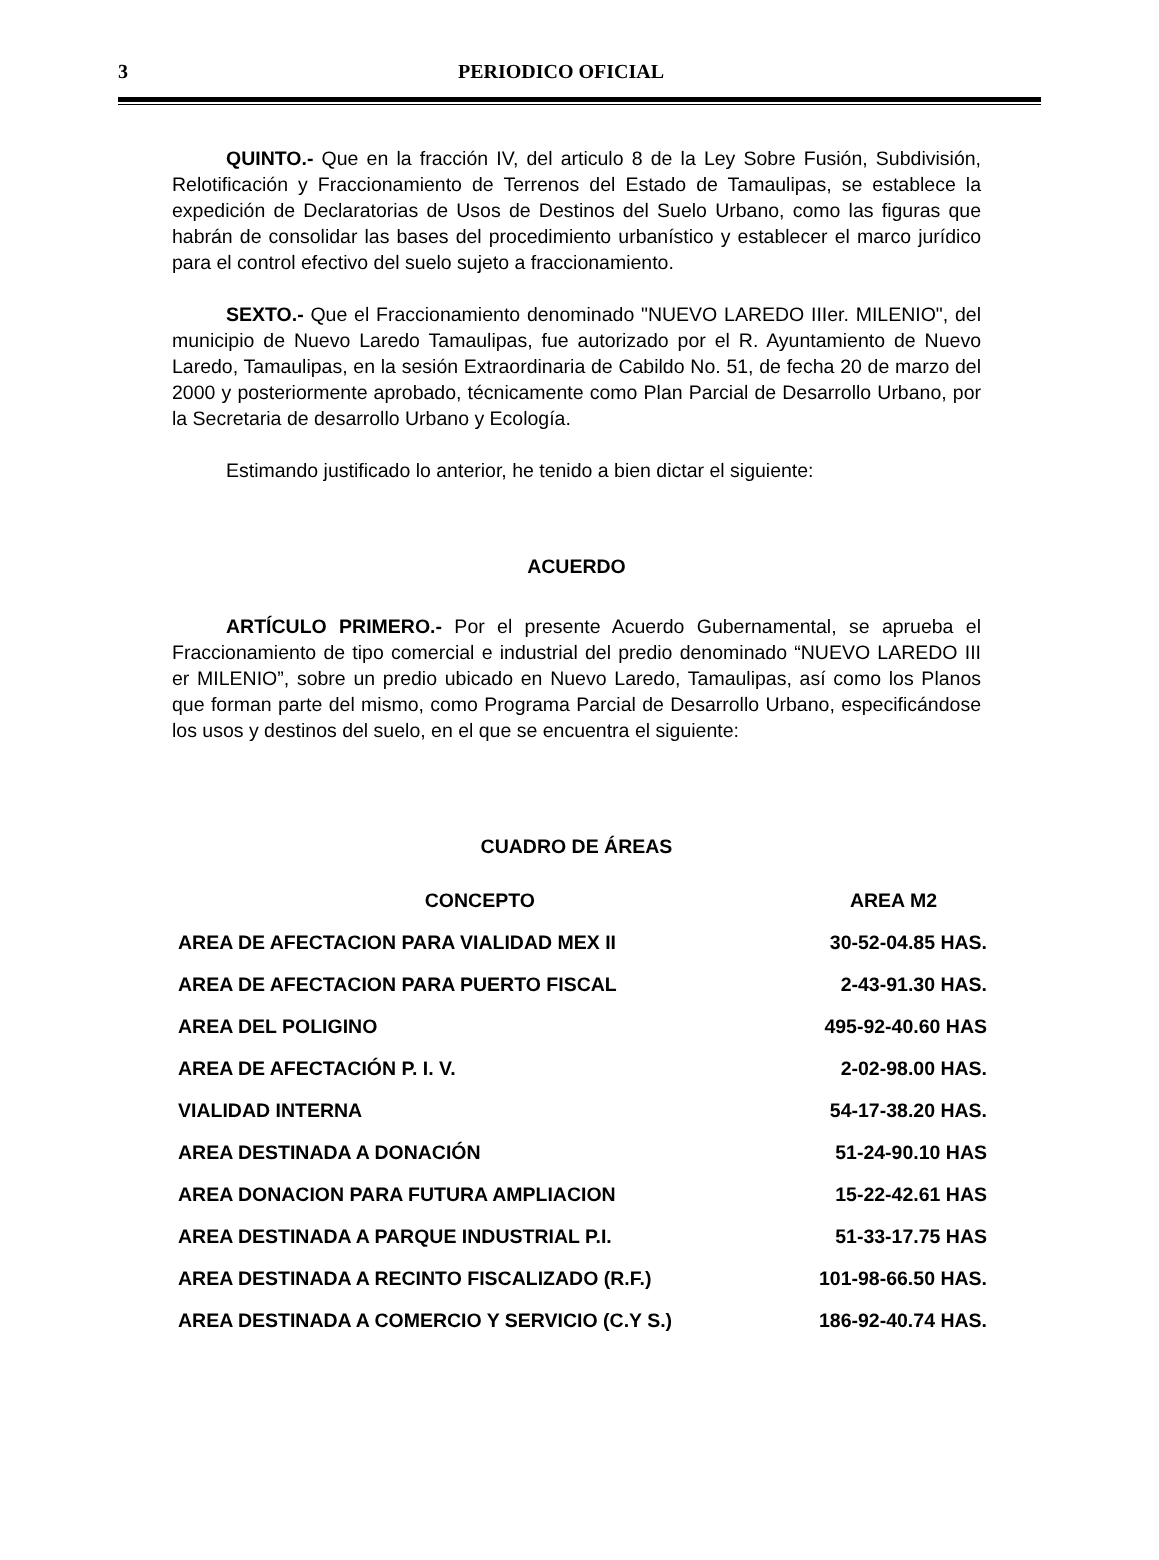3 PERIODICO OFICIAL
QUINTO.- Que en la fracción IV, del articulo 8 de la Ley Sobre Fusión, Subdivisión, Relotificación y Fraccionamiento de Terrenos del Estado de Tamaulipas, se establece la expedición de Declaratorias de Usos de Destinos del Suelo Urbano, como las figuras que habrán de consolidar las bases del procedimiento urbanístico y establecer el marco jurídico para el control efectivo del suelo sujeto a fraccionamiento.
SEXTO.- Que el Fraccionamiento denominado "NUEVO LAREDO IIIer. MILENIO", del municipio de Nuevo Laredo Tamaulipas, fue autorizado por el R. Ayuntamiento de Nuevo Laredo, Tamaulipas, en la sesión Extraordinaria de Cabildo No. 51, de fecha 20 de marzo del 2000 y posteriormente aprobado, técnicamente como Plan Parcial de Desarrollo Urbano, por la Secretaria de desarrollo Urbano y Ecología.
Estimando justificado lo anterior, he tenido a bien dictar el siguiente:
ACUERDO
ARTÍCULO PRIMERO.- Por el presente Acuerdo Gubernamental, se aprueba el Fraccionamiento de tipo comercial e industrial del predio denominado “NUEVO LAREDO III er MILENIO”, sobre un predio ubicado en Nuevo Laredo, Tamaulipas, así como los Planos que forman parte del mismo, como Programa Parcial de Desarrollo Urbano, especificándose los usos y destinos del suelo, en el que se encuentra el siguiente:
CUADRO DE ÁREAS
| CONCEPTO | AREA M2 |
| --- | --- |
| AREA DE AFECTACION PARA VIALIDAD MEX II | 30-52-04.85 HAS. |
| AREA DE AFECTACION PARA PUERTO FISCAL | 2-43-91.30 HAS. |
| AREA DEL POLIGINO | 495-92-40.60 HAS |
| AREA DE AFECTACIÓN P. I. V. | 2-02-98.00 HAS. |
| VIALIDAD INTERNA | 54-17-38.20 HAS. |
| AREA DESTINADA A DONACIÓN | 51-24-90.10 HAS |
| AREA DONACION PARA FUTURA AMPLIACION | 15-22-42.61 HAS |
| AREA DESTINADA A PARQUE INDUSTRIAL P.I. | 51-33-17.75 HAS |
| AREA DESTINADA A RECINTO FISCALIZADO (R.F.) | 101-98-66.50 HAS. |
| AREA DESTINADA A COMERCIO Y SERVICIO (C.Y S.) | 186-92-40.74 HAS. |